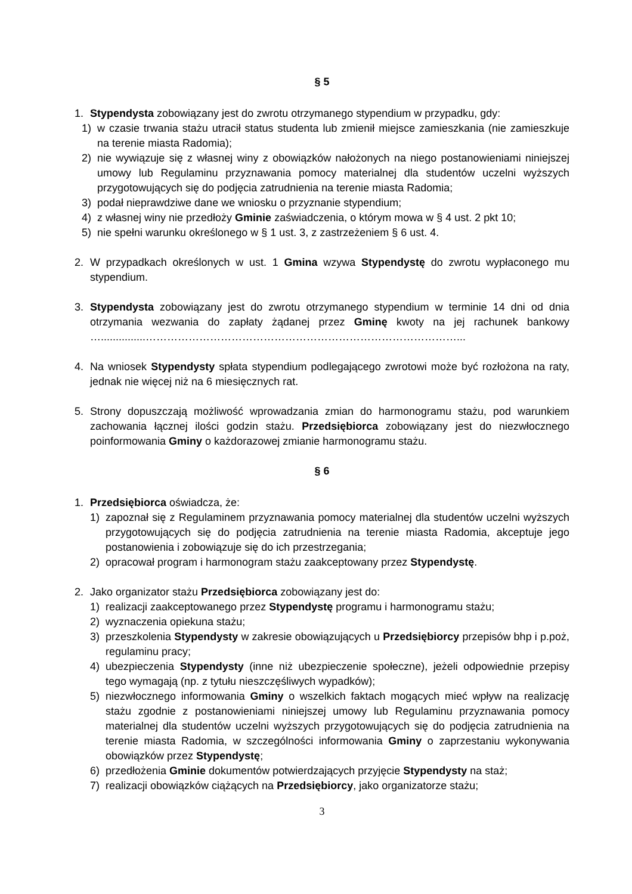§ 5
1. Stypendysta zobowiązany jest do zwrotu otrzymanego stypendium w przypadku, gdy:
1) w czasie trwania stażu utracił status studenta lub zmienił miejsce zamieszkania (nie zamieszkuje na terenie miasta Radomia);
2) nie wywiązuje się z własnej winy z obowiązków nałożonych na niego postanowieniami niniejszej umowy lub Regulaminu przyznawania pomocy materialnej dla studentów uczelni wyższych przygotowujących się do podjęcia zatrudnienia na terenie miasta Radomia;
3) podał nieprawdziwe dane we wniosku o przyznanie stypendium;
4) z własnej winy nie przedłoży Gminie zaświadczenia, o którym mowa w § 4 ust. 2 pkt 10;
5) nie spełni warunku określonego w § 1 ust. 3, z zastrzeżeniem § 6 ust. 4.
2. W przypadkach określonych w ust. 1 Gmina wzywa Stypendystę do zwrotu wypłaconego mu stypendium.
3. Stypendysta zobowiązany jest do zwrotu otrzymanego stypendium w terminie 14 dni od dnia otrzymania wezwania do zapłaty żądanej przez Gminę kwoty na jej rachunek bankowy …...............……………………………………………………………………………...
4. Na wniosek Stypendysty spłata stypendium podlegającego zwrotowi może być rozłożona na raty, jednak nie więcej niż na 6 miesięcznych rat.
5. Strony dopuszczają możliwość wprowadzania zmian do harmonogramu stażu, pod warunkiem zachowania łącznej ilości godzin stażu. Przedsiębiorca zobowiązany jest do niezwłocznego poinformowania Gminy o każdorazowej zmianie harmonogramu stażu.
§ 6
1. Przedsiębiorca oświadcza, że:
1) zapoznał się z Regulaminem przyznawania pomocy materialnej dla studentów uczelni wyższych przygotowujących się do podjęcia zatrudnienia na terenie miasta Radomia, akceptuje jego postanowienia i zobowiązuje się do ich przestrzegania;
2) opracował program i harmonogram stażu zaakceptowany przez Stypendystę.
2. Jako organizator stażu Przedsiębiorca zobowiązany jest do:
1) realizacji zaakceptowanego przez Stypendystę programu i harmonogramu stażu;
2) wyznaczenia opiekuna stażu;
3) przeszkolenia Stypendysty w zakresie obowiązujących u Przedsiębiorcy przepisów bhp i p.poż, regulaminu pracy;
4) ubezpieczenia Stypendysty (inne niż ubezpieczenie społeczne), jeżeli odpowiednie przepisy tego wymagają (np. z tytułu nieszczęśliwych wypadków);
5) niezwłocznego informowania Gminy o wszelkich faktach mogących mieć wpływ na realizację stażu zgodnie z postanowieniami niniejszej umowy lub Regulaminu przyznawania pomocy materialnej dla studentów uczelni wyższych przygotowujących się do podjęcia zatrudnienia na terenie miasta Radomia, w szczególności informowania Gminy o zaprzestaniu wykonywania obowiązków przez Stypendystę;
6) przedłożenia Gminie dokumentów potwierdzających przyjęcie Stypendysty na staż;
7) realizacji obowiązków ciążących na Przedsiębiorcy, jako organizatorze stażu;
3